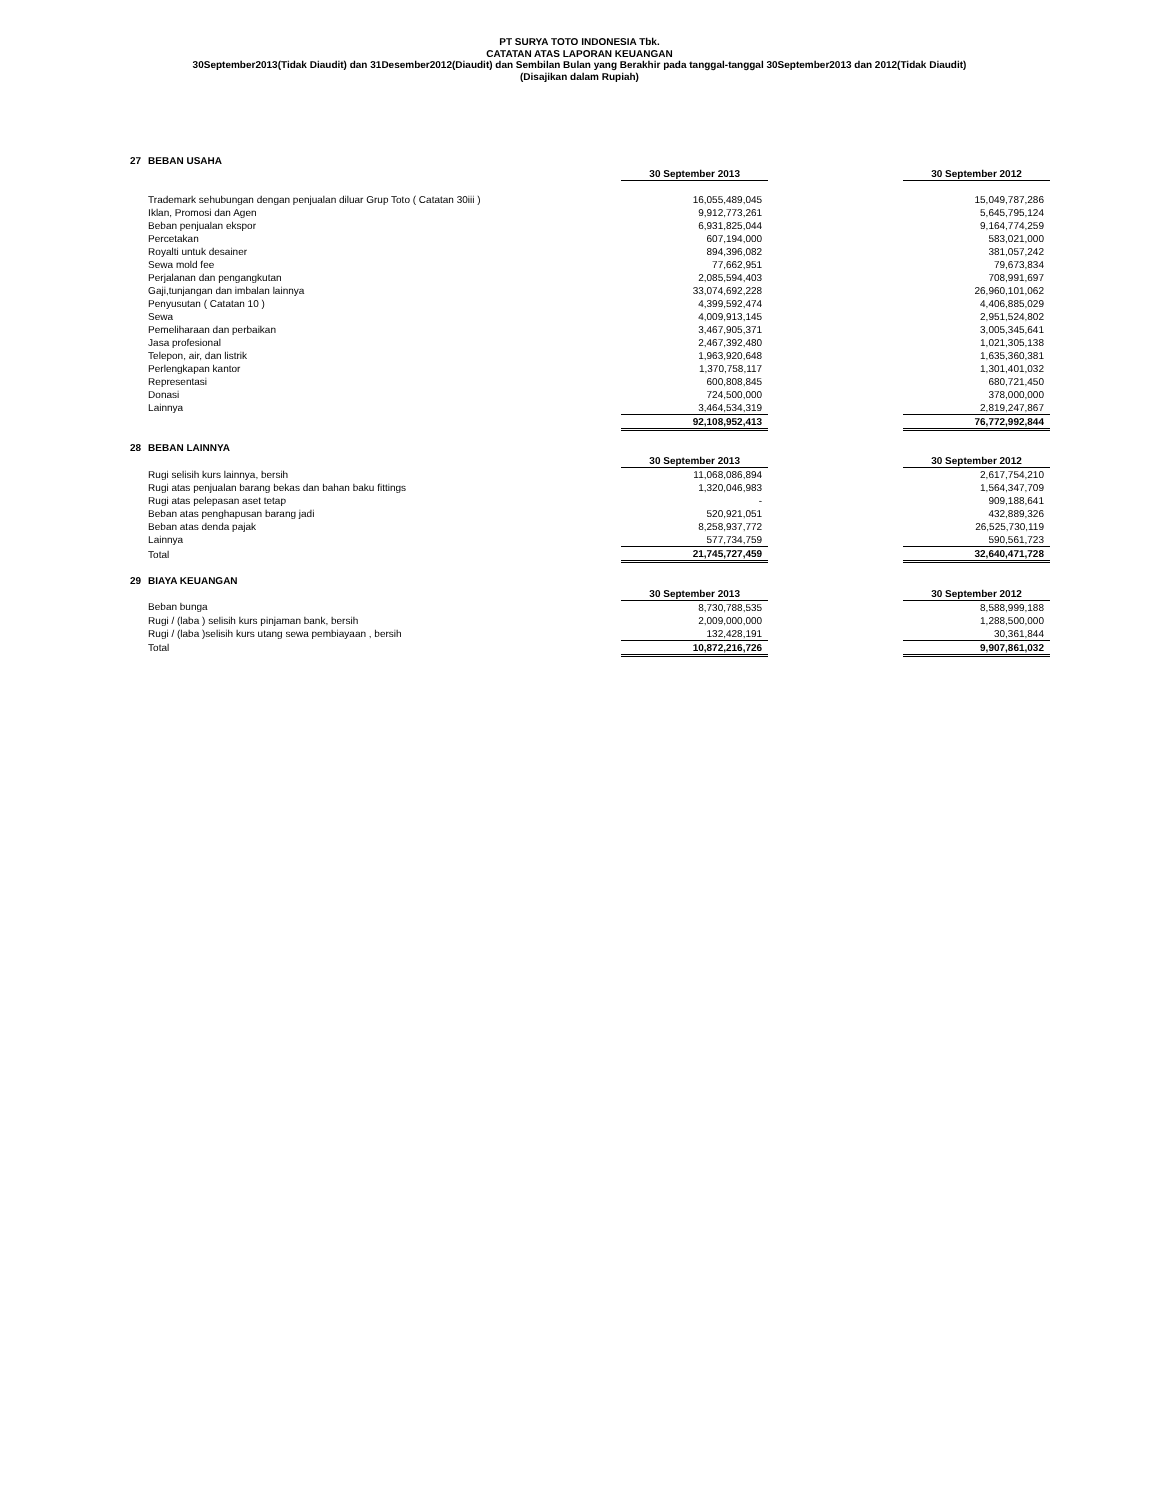PT SURYA TOTO INDONESIA Tbk.
CATATAN ATAS LAPORAN KEUANGAN
30September2013(Tidak Diaudit) dan 31Desember2012(Diaudit) dan Sembilan Bulan yang Berakhir pada tanggal-tanggal 30September2013 dan 2012(Tidak Diaudit)
(Disajikan dalam Rupiah)
| 27 | BEBAN USAHA | | | |
| | | 30 September 2013 | | 30 September 2012 |
| | Trademark sehubungan dengan penjualan diluar Grup Toto ( Catatan 30iii ) | 16,055,489,045 | | 15,049,787,286 |
| | Iklan, Promosi dan Agen | 9,912,773,261 | | 5,645,795,124 |
| | Beban penjualan ekspor | 6,931,825,044 | | 9,164,774,259 |
| | Percetakan | 607,194,000 | | 583,021,000 |
| | Royalti untuk desainer | 894,396,082 | | 381,057,242 |
| | Sewa mold fee | 77,662,951 | | 79,673,834 |
| | Perjalanan dan pengangkutan | 2,085,594,403 | | 708,991,697 |
| | Gaji,tunjangan dan imbalan lainnya | 33,074,692,228 | | 26,960,101,062 |
| | Penyusutan ( Catatan 10 ) | 4,399,592,474 | | 4,406,885,029 |
| | Sewa | 4,009,913,145 | | 2,951,524,802 |
| | Pemeliharaan dan perbaikan | 3,467,905,371 | | 3,005,345,641 |
| | Jasa profesional | 2,467,392,480 | | 1,021,305,138 |
| | Telepon, air, dan listrik | 1,963,920,648 | | 1,635,360,381 |
| | Perlengkapan kantor | 1,370,758,117 | | 1,301,401,032 |
| | Representasi | 600,808,845 | | 680,721,450 |
| | Donasi | 724,500,000 | | 378,000,000 |
| | Lainnya | 3,464,534,319 | | 2,819,247,867 |
| | | 92,108,952,413 | | 76,772,992,844 |
| 28 | BEBAN LAINNYA | | | |
| | | 30 September 2013 | | 30 September 2012 |
| | Rugi selisih kurs lainnya, bersih | 11,068,086,894 | | 2,617,754,210 |
| | Rugi atas penjualan barang bekas dan bahan baku fittings | 1,320,046,983 | | 1,564,347,709 |
| | Rugi atas pelepasan aset tetap | - | | 909,188,641 |
| | Beban atas penghapusan barang jadi | 520,921,051 | | 432,889,326 |
| | Beban atas denda pajak | 8,258,937,772 | | 26,525,730,119 |
| | Lainnya | 577,734,759 | | 590,561,723 |
| | Total | 21,745,727,459 | | 32,640,471,728 |
| 29 | BIAYA KEUANGAN | | | |
| | | 30 September 2013 | | 30 September 2012 |
| | Beban bunga | 8,730,788,535 | | 8,588,999,188 |
| | Rugi / (laba ) selisih kurs pinjaman bank, bersih | 2,009,000,000 | | 1,288,500,000 |
| | Rugi / (laba )selisih kurs utang sewa pembiayaan , bersih | 132,428,191 | | 30,361,844 |
| | Total | 10,872,216,726 | | 9,907,861,032 |